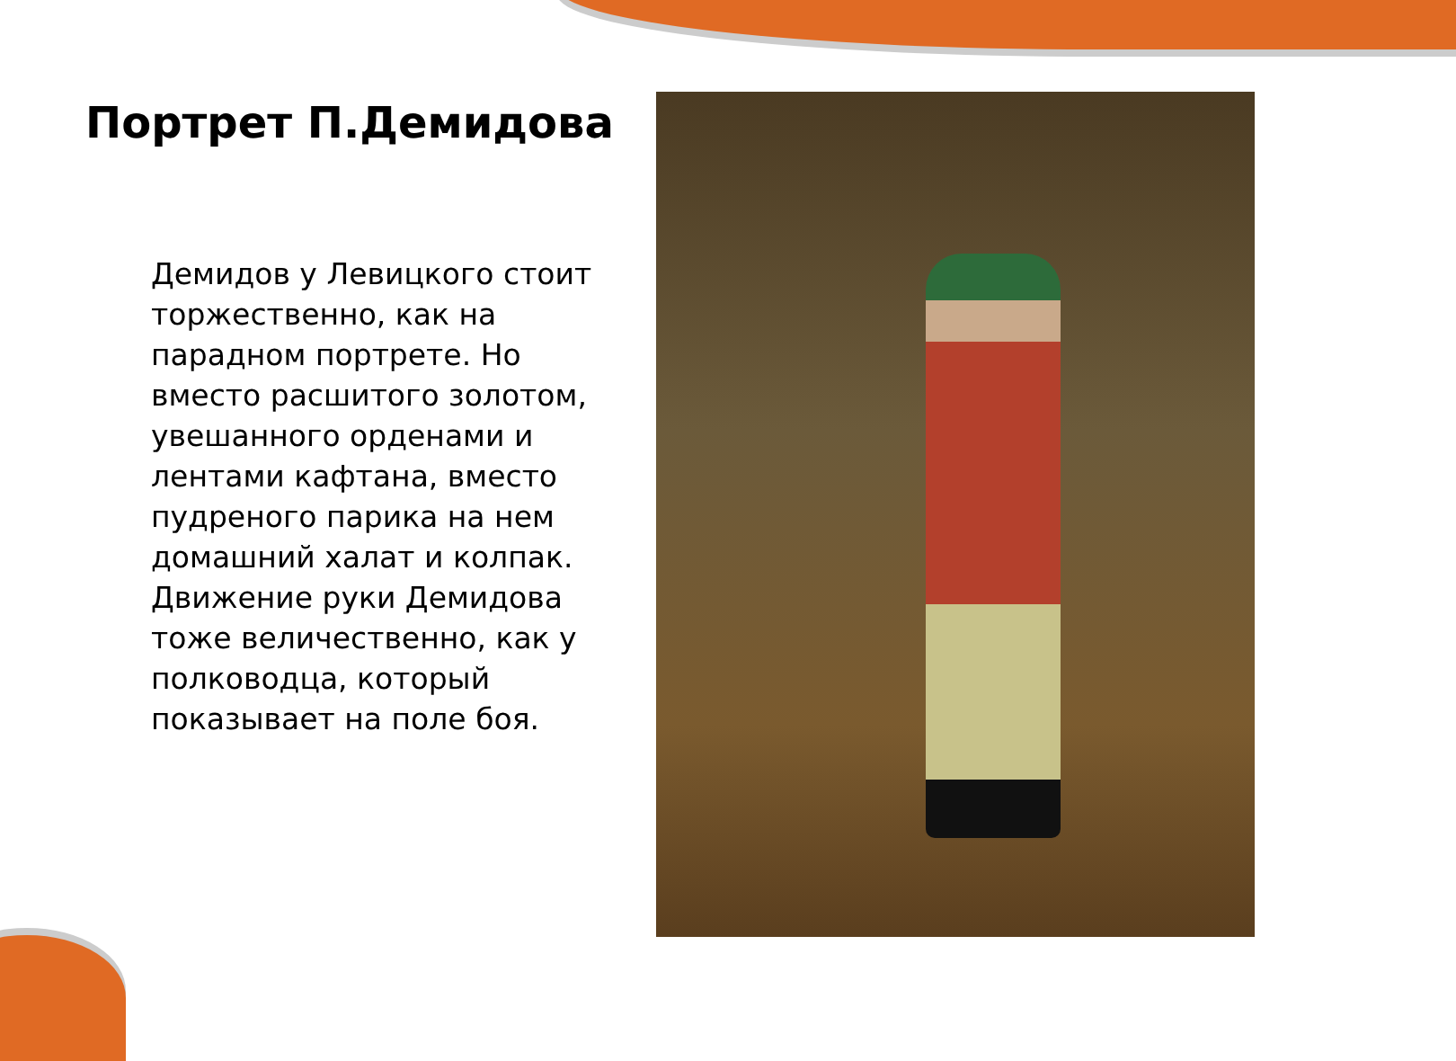Портрет П.Демидова
Демидов у Левицкого стоит торжественно, как на парадном портрете. Но вместо расшитого золотом, увешанного орденами и лентами кафтана, вместо пудреного парика на нем домашний халат и колпак. Движение руки Демидова тоже величественно, как у полководца, который показывает на поле боя.